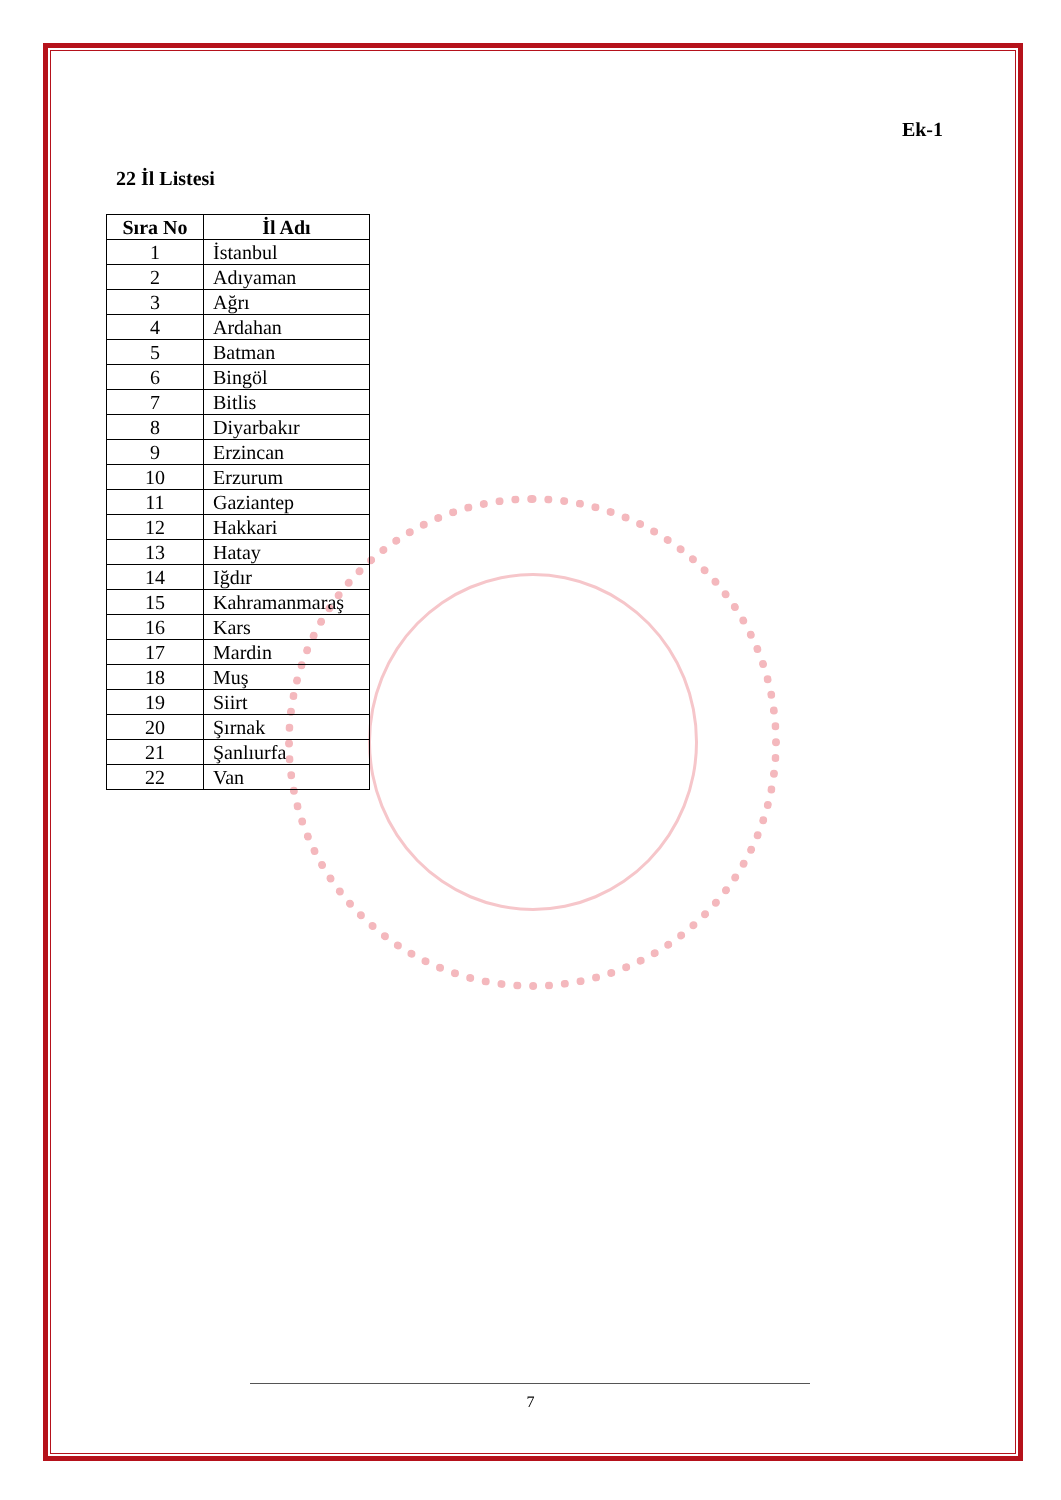Ek-1
22 İl Listesi
| Sıra No | İl Adı |
| --- | --- |
| 1 | İstanbul |
| 2 | Adıyaman |
| 3 | Ağrı |
| 4 | Ardahan |
| 5 | Batman |
| 6 | Bingöl |
| 7 | Bitlis |
| 8 | Diyarbakır |
| 9 | Erzincan |
| 10 | Erzurum |
| 11 | Gaziantep |
| 12 | Hakkari |
| 13 | Hatay |
| 14 | Iğdır |
| 15 | Kahramanmaraş |
| 16 | Kars |
| 17 | Mardin |
| 18 | Muş |
| 19 | Siirt |
| 20 | Şırnak |
| 21 | Şanlıurfa |
| 22 | Van |
7